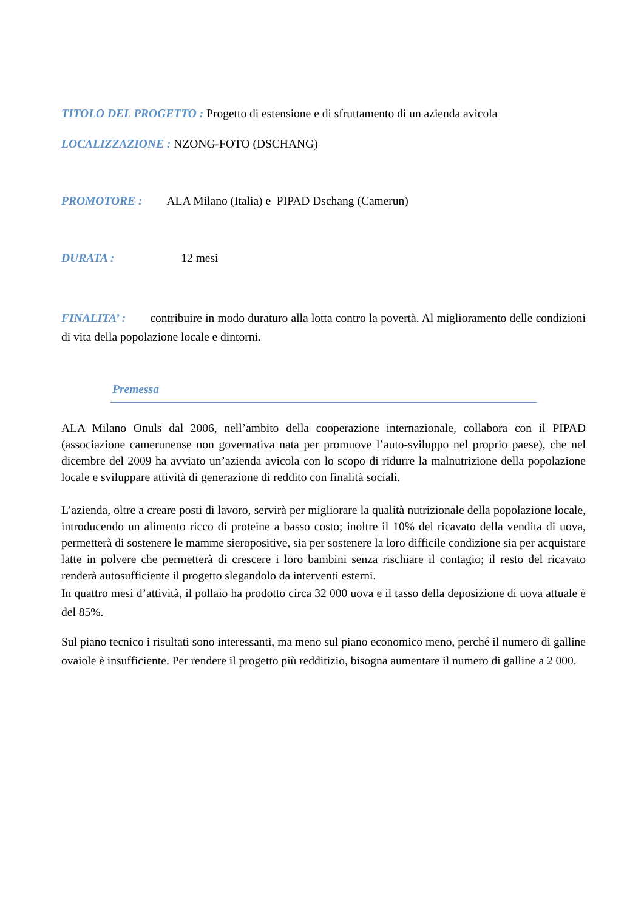TITOLO DEL PROGETTO : Progetto di estensione e di sfruttamento di un azienda avicola
LOCALIZZAZIONE : NZONG-FOTO (DSCHANG)
PROMOTORE : ALA Milano (Italia) e PIPAD Dschang (Camerun)
DURATA : 12 mesi
FINALITA’ : contribuire in modo duraturo alla lotta contro la povertà. Al miglioramento delle condizioni di vita della popolazione locale e dintorni.
Premessa
ALA Milano Onuls dal 2006, nell’ambito della cooperazione internazionale, collabora con il PIPAD (associazione camerunense non governativa nata per promuove l’auto-sviluppo nel proprio paese), che nel dicembre del 2009 ha avviato un’azienda avicola con lo scopo di ridurre la malnutrizione della popolazione locale e sviluppare attività di generazione di reddito con finalità sociali.
L’azienda, oltre a creare posti di lavoro, servirà per migliorare la qualità nutrizionale della popolazione locale, introducendo un alimento ricco di proteine a basso costo; inoltre il 10% del ricavato della vendita di uova, permetterà di sostenere le mamme sieropositive, sia per sostenere la loro difficile condizione sia per acquistare latte in polvere che permetterà di crescere i loro bambini senza rischiare il contagio; il resto del ricavato renderà autosufficiente il progetto slegandolo da interventi esterni.
In quattro mesi d’attività, il pollaio ha prodotto circa 32 000 uova e il tasso della deposizione di uova attuale è del 85%.
Sul piano tecnico i risultati sono interessanti, ma meno sul piano economico meno, perché il numero di galline ovaiole è insufficiente. Per rendere il progetto più redditizio, bisogna aumentare il numero di galline a 2 000.